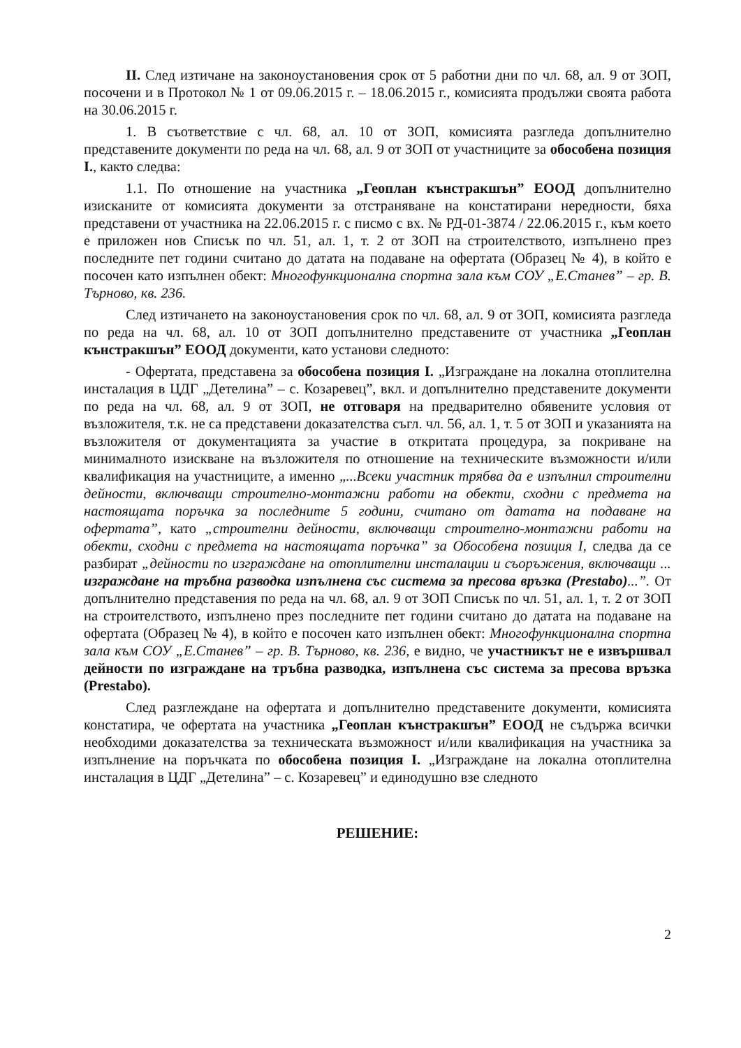II. След изтичане на законоустановения срок от 5 работни дни по чл. 68, ал. 9 от ЗОП, посочени и в Протокол № 1 от 09.06.2015 г. – 18.06.2015 г., комисията продължи своята работа на 30.06.2015 г.
1. В съответствие с чл. 68, ал. 10 от ЗОП, комисията разгледа допълнително представените документи по реда на чл. 68, ал. 9 от ЗОП от участниците за обособена позиция I., както следва:
1.1. По отношение на участника „Геоплан кънстракшън” ЕООД допълнително изисканите от комисията документи за отстраняване на констатирани нередности, бяха представени от участника на 22.06.2015 г. с писмо с вх. № РД-01-3874 / 22.06.2015 г., към което е приложен нов Списък по чл. 51, ал. 1, т. 2 от ЗОП на строителството, изпълнено през последните пет години считано до датата на подаване на офертата (Образец № 4), в който е посочен като изпълнен обект: Многофункционална спортна зала към СОУ „Е.Станев” – гр. В. Търново, кв. 236.
След изтичането на законоустановения срок по чл. 68, ал. 9 от ЗОП, комисията разгледа по реда на чл. 68, ал. 10 от ЗОП допълнително представените от участника „Геоплан кънстракшън” ЕООД документи, като установи следното:
- Офертата, представена за обособена позиция I. „Изграждане на локална отоплителна инсталация в ЦДГ „Детелина” – с. Козаревец”, вкл. и допълнително представените документи по реда на чл. 68, ал. 9 от ЗОП, не отговаря на предварително обявените условия от възложителя, т.к. не са представени доказателства съгл. чл. 56, ал. 1, т. 5 от ЗОП и указанията на възложителя от документацията за участие в откритата процедура, за покриване на минималното изискване на възложителя по отношение на техническите възможности и/или квалификация на участниците, а именно „...Всеки участник трябва да е изпълнил строителни дейности, включващи строително-монтажни работи на обекти, сходни с предмета на настоящата поръчка за последните 5 години, считано от датата на подаване на офертата”, като „строителни дейности, включващи строително-монтажни работи на обекти, сходни с предмета на настоящата поръчка” за Обособена позиция I, следва да се разбират „дейности по изграждане на отоплителни инсталации и съоръжения, включващи ... изграждане на тръбна разводка изпълнена със система за пресова връзка (Prestabo)...”. От допълнително представения по реда на чл. 68, ал. 9 от ЗОП Списък по чл. 51, ал. 1, т. 2 от ЗОП на строителството, изпълнено през последните пет години считано до датата на подаване на офертата (Образец № 4), в който е посочен като изпълнен обект: Многофункционална спортна зала към СОУ „Е.Станев” – гр. В. Търново, кв. 236, е видно, че участникът не е извършвал дейности по изграждане на тръбна разводка, изпълнена със система за пресова връзка (Prestabo).
След разглеждане на офертата и допълнително представените документи, комисията констатира, че офертата на участника „Геоплан кънстракшън” ЕООД не съдържа всички необходими доказателства за техническата възможност и/или квалификация на участника за изпълнение на поръчката по обособена позиция I. „Изграждане на локална отоплителна инсталация в ЦДГ „Детелина” – с. Козаревец” и единодушно взе следното
РЕШЕНИЕ:
2